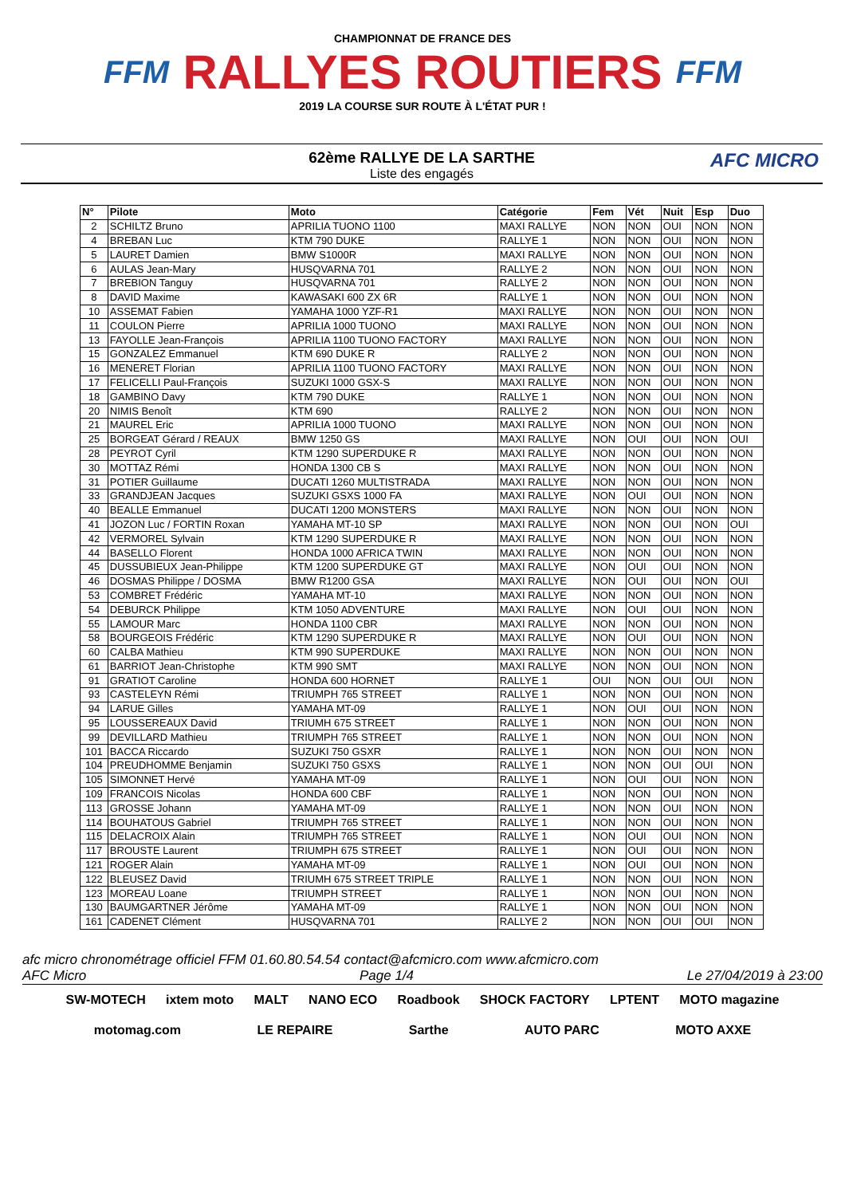FFM
CHAMPIONNAT DE FRANCE DES
RALLYES ROUTIERS
2019 LA COURSE SUR ROUTE À L'ÉTAT PUR !
FFM
62ème RALLYE DE LA SARTHE
Liste des engagés
AFC MICRO
| N° | Pilote | Moto | Catégorie | Fem | Vét | Nuit | Esp | Duo |
| --- | --- | --- | --- | --- | --- | --- | --- | --- |
| 2 | SCHILTZ Bruno | APRILIA TUONO 1100 | MAXI RALLYE | NON | NON | OUI | NON | NON |
| 4 | BREBAN Luc | KTM 790 DUKE | RALLYE 1 | NON | NON | OUI | NON | NON |
| 5 | LAURET Damien | BMW S1000R | MAXI RALLYE | NON | NON | OUI | NON | NON |
| 6 | AULAS Jean-Mary | HUSQVARNA 701 | RALLYE 2 | NON | NON | OUI | NON | NON |
| 7 | BREBION Tanguy | HUSQVARNA 701 | RALLYE 2 | NON | NON | OUI | NON | NON |
| 8 | DAVID Maxime | KAWASAKI 600 ZX 6R | RALLYE 1 | NON | NON | OUI | NON | NON |
| 10 | ASSEMAT Fabien | YAMAHA 1000 YZF-R1 | MAXI RALLYE | NON | NON | OUI | NON | NON |
| 11 | COULON Pierre | APRILIA 1000 TUONO | MAXI RALLYE | NON | NON | OUI | NON | NON |
| 13 | FAYOLLE Jean-François | APRILIA 1100 TUONO FACTORY | MAXI RALLYE | NON | NON | OUI | NON | NON |
| 15 | GONZALEZ Emmanuel | KTM 690 DUKE R | RALLYE 2 | NON | NON | OUI | NON | NON |
| 16 | MENERET Florian | APRILIA 1100 TUONO FACTORY | MAXI RALLYE | NON | NON | OUI | NON | NON |
| 17 | FELICELLI Paul-François | SUZUKI 1000 GSX-S | MAXI RALLYE | NON | NON | OUI | NON | NON |
| 18 | GAMBINO Davy | KTM 790 DUKE | RALLYE 1 | NON | NON | OUI | NON | NON |
| 20 | NIMIS Benoît | KTM 690 | RALLYE 2 | NON | NON | OUI | NON | NON |
| 21 | MAUREL Eric | APRILIA 1000 TUONO | MAXI RALLYE | NON | NON | OUI | NON | NON |
| 25 | BORGEAT Gérard / REAUX | BMW 1250 GS | MAXI RALLYE | NON | OUI | OUI | NON | OUI |
| 28 | PEYROT Cyril | KTM 1290 SUPERDUKE R | MAXI RALLYE | NON | NON | OUI | NON | NON |
| 30 | MOTTAZ Rémi | HONDA 1300 CB S | MAXI RALLYE | NON | NON | OUI | NON | NON |
| 31 | POTIER Guillaume | DUCATI 1260 MULTISTRADA | MAXI RALLYE | NON | NON | OUI | NON | NON |
| 33 | GRANDJEAN Jacques | SUZUKI GSXS 1000 FA | MAXI RALLYE | NON | OUI | OUI | NON | NON |
| 40 | BEALLE Emmanuel | DUCATI 1200 MONSTERS | MAXI RALLYE | NON | NON | OUI | NON | NON |
| 41 | JOZON Luc / FORTIN Roxan | YAMAHA MT-10 SP | MAXI RALLYE | NON | NON | OUI | NON | OUI |
| 42 | VERMOREL Sylvain | KTM 1290 SUPERDUKE R | MAXI RALLYE | NON | NON | OUI | NON | NON |
| 44 | BASELLO Florent | HONDA 1000 AFRICA TWIN | MAXI RALLYE | NON | NON | OUI | NON | NON |
| 45 | DUSSUBIEUX Jean-Philippe | KTM 1200 SUPERDUKE GT | MAXI RALLYE | NON | OUI | OUI | NON | NON |
| 46 | DOSMAS Philippe / DOSMA | BMW R1200 GSA | MAXI RALLYE | NON | OUI | OUI | NON | OUI |
| 53 | COMBRET Frédéric | YAMAHA MT-10 | MAXI RALLYE | NON | NON | OUI | NON | NON |
| 54 | DEBURCK Philippe | KTM 1050 ADVENTURE | MAXI RALLYE | NON | OUI | OUI | NON | NON |
| 55 | LAMOUR Marc | HONDA 1100 CBR | MAXI RALLYE | NON | NON | OUI | NON | NON |
| 58 | BOURGEOIS Frédéric | KTM 1290 SUPERDUKE R | MAXI RALLYE | NON | OUI | OUI | NON | NON |
| 60 | CALBA Mathieu | KTM 990 SUPERDUKE | MAXI RALLYE | NON | NON | OUI | NON | NON |
| 61 | BARRIOT Jean-Christophe | KTM 990 SMT | MAXI RALLYE | NON | NON | OUI | NON | NON |
| 91 | GRATIOT Caroline | HONDA 600 HORNET | RALLYE 1 | OUI | NON | OUI | OUI | NON |
| 93 | CASTELEYN Rémi | TRIUMPH 765 STREET | RALLYE 1 | NON | NON | OUI | NON | NON |
| 94 | LARUE Gilles | YAMAHA MT-09 | RALLYE 1 | NON | OUI | OUI | NON | NON |
| 95 | LOUSSEREAUX David | TRIUMH 675 STREET | RALLYE 1 | NON | NON | OUI | NON | NON |
| 99 | DEVILLARD Mathieu | TRIUMPH 765 STREET | RALLYE 1 | NON | NON | OUI | NON | NON |
| 101 | BACCA Riccardo | SUZUKI 750 GSXR | RALLYE 1 | NON | NON | OUI | NON | NON |
| 104 | PREUDHOMME Benjamin | SUZUKI 750 GSXS | RALLYE 1 | NON | NON | OUI | OUI | NON |
| 105 | SIMONNET Hervé | YAMAHA MT-09 | RALLYE 1 | NON | OUI | OUI | NON | NON |
| 109 | FRANCOIS Nicolas | HONDA 600 CBF | RALLYE 1 | NON | NON | OUI | NON | NON |
| 113 | GROSSE Johann | YAMAHA MT-09 | RALLYE 1 | NON | NON | OUI | NON | NON |
| 114 | BOUHATOUS Gabriel | TRIUMPH 765 STREET | RALLYE 1 | NON | NON | OUI | NON | NON |
| 115 | DELACROIX Alain | TRIUMPH 765 STREET | RALLYE 1 | NON | OUI | OUI | NON | NON |
| 117 | BROUSTE Laurent | TRIUMPH 675 STREET | RALLYE 1 | NON | OUI | OUI | NON | NON |
| 121 | ROGER Alain | YAMAHA MT-09 | RALLYE 1 | NON | OUI | OUI | NON | NON |
| 122 | BLEUSEZ David | TRIUMH 675 STREET TRIPLE | RALLYE 1 | NON | NON | OUI | NON | NON |
| 123 | MOREAU Loane | TRIUMPH STREET | RALLYE 1 | NON | NON | OUI | NON | NON |
| 130 | BAUMGARTNER Jérôme | YAMAHA MT-09 | RALLYE 1 | NON | NON | OUI | NON | NON |
| 161 | CADENET Clément | HUSQVARNA 701 | RALLYE 2 | NON | NON | OUI | OUI | NON |
afc micro chronométrage officiel FFM 01.60.80.54.54 contact@afcmicro.com www.afcmicro.com
AFC Micro Page 1/4 Le 27/04/2019 à 23:00
SW-MOTECH ixtem moto MALT NANO ECO Roadbook SHOCK FACTORY LPTENT MOTO magazine motomag.com LE REPAIRE Sarthe AUTO PARC MOTO AXXE